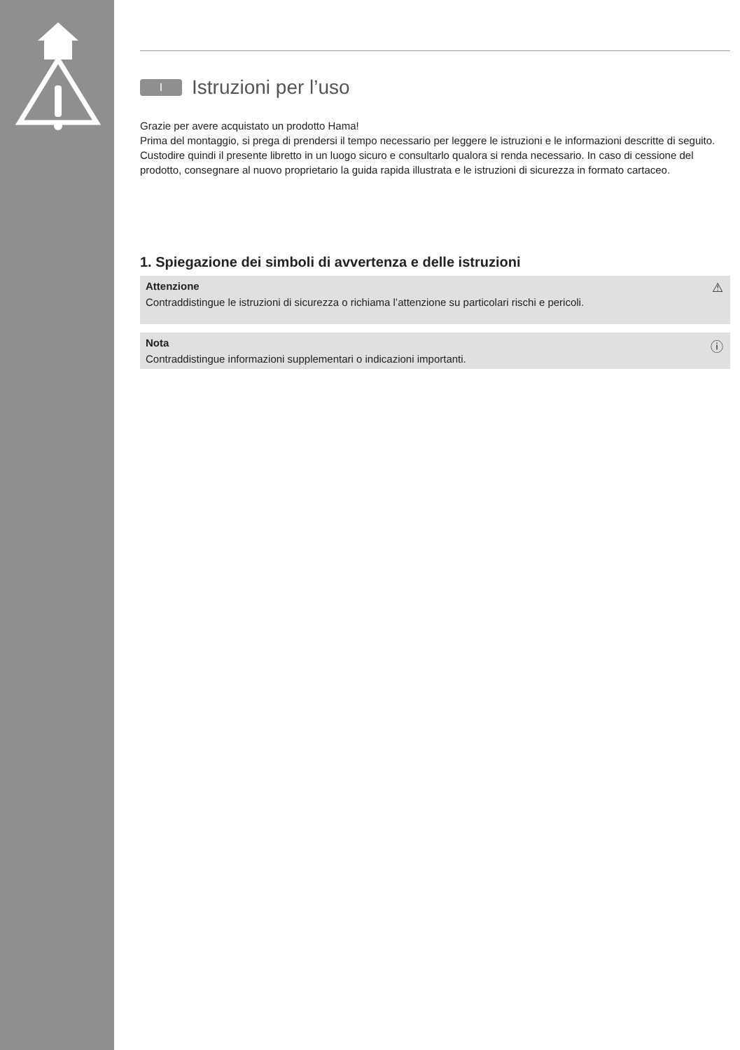I Istruzioni per l’uso
Grazie per avere acquistato un prodotto Hama!
Prima del montaggio, si prega di prendersi il tempo necessario per leggere le istruzioni e le informazioni descritte di seguito. Custodire quindi il presente libretto in un luogo sicuro e consultarlo qualora si renda necessario. In caso di cessione del prodotto, consegnare al nuovo proprietario la guida rapida illustrata e le istruzioni di sicurezza in formato cartaceo.
1. Spiegazione dei simboli di avvertenza e delle istruzioni
⚠ Attenzione
Contraddistingue le istruzioni di sicurezza o richiama l’attenzione su particolari rischi e pericoli.
ⓘ Nota
Contraddistingue informazioni supplementari o indicazioni importanti.